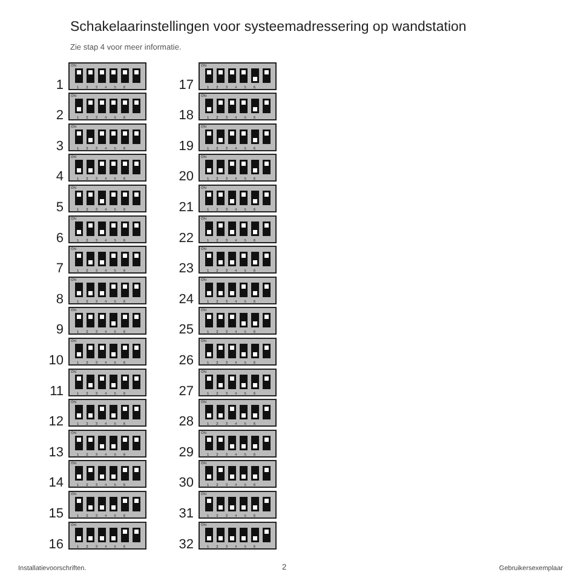Schakelaarinstellingen voor systeemadressering op wandstation
Zie stap 4 voor meer informatie.
1
ON
1 2 3 4 5 6
2
ON
1 2 3 4 5 6
3
ON
1 2 3 4 5 6
4
ON
1 2 3 4 5 6
5
ON
1 2 3 4 5 6
6
ON
1 2 3 4 5 6
7
ON
1 2 3 4 5 6
8
ON
1 2 3 4 5 6
9
ON
1 2 3 4 5 6
10
ON
1 2 3 4 5 6
11
ON
1 2 3 4 5 6
12
ON
1 2 3 4 5 6
13
ON
1 2 3 4 5 6
14
ON
1 2 3 4 5 6
15
ON
1 2 3 4 5 6
16
ON
1 2 3 4 5 6
17
ON
1 2 3 4 5 6
18
ON
1 2 3 4 5 6
19
ON
1 2 3 4 5 6
20
ON
1 2 3 4 5 6
21
ON
1 2 3 4 5 6
22
ON
1 2 3 4 5 6
23
ON
1 2 3 4 5 6
24
ON
1 2 3 4 5 6
25
ON
1 2 3 4 5 6
26
ON
1 2 3 4 5 6
27
ON
1 2 3 4 5 6
28
ON
1 2 3 4 5 6
29
ON
1 2 3 4 5 6
30
ON
1 2 3 4 5 6
31
ON
1 2 3 4 5 6
32
ON
1 2 3 4 5 6
Installatievoorschriften. 2 Gebruikersexemplaar